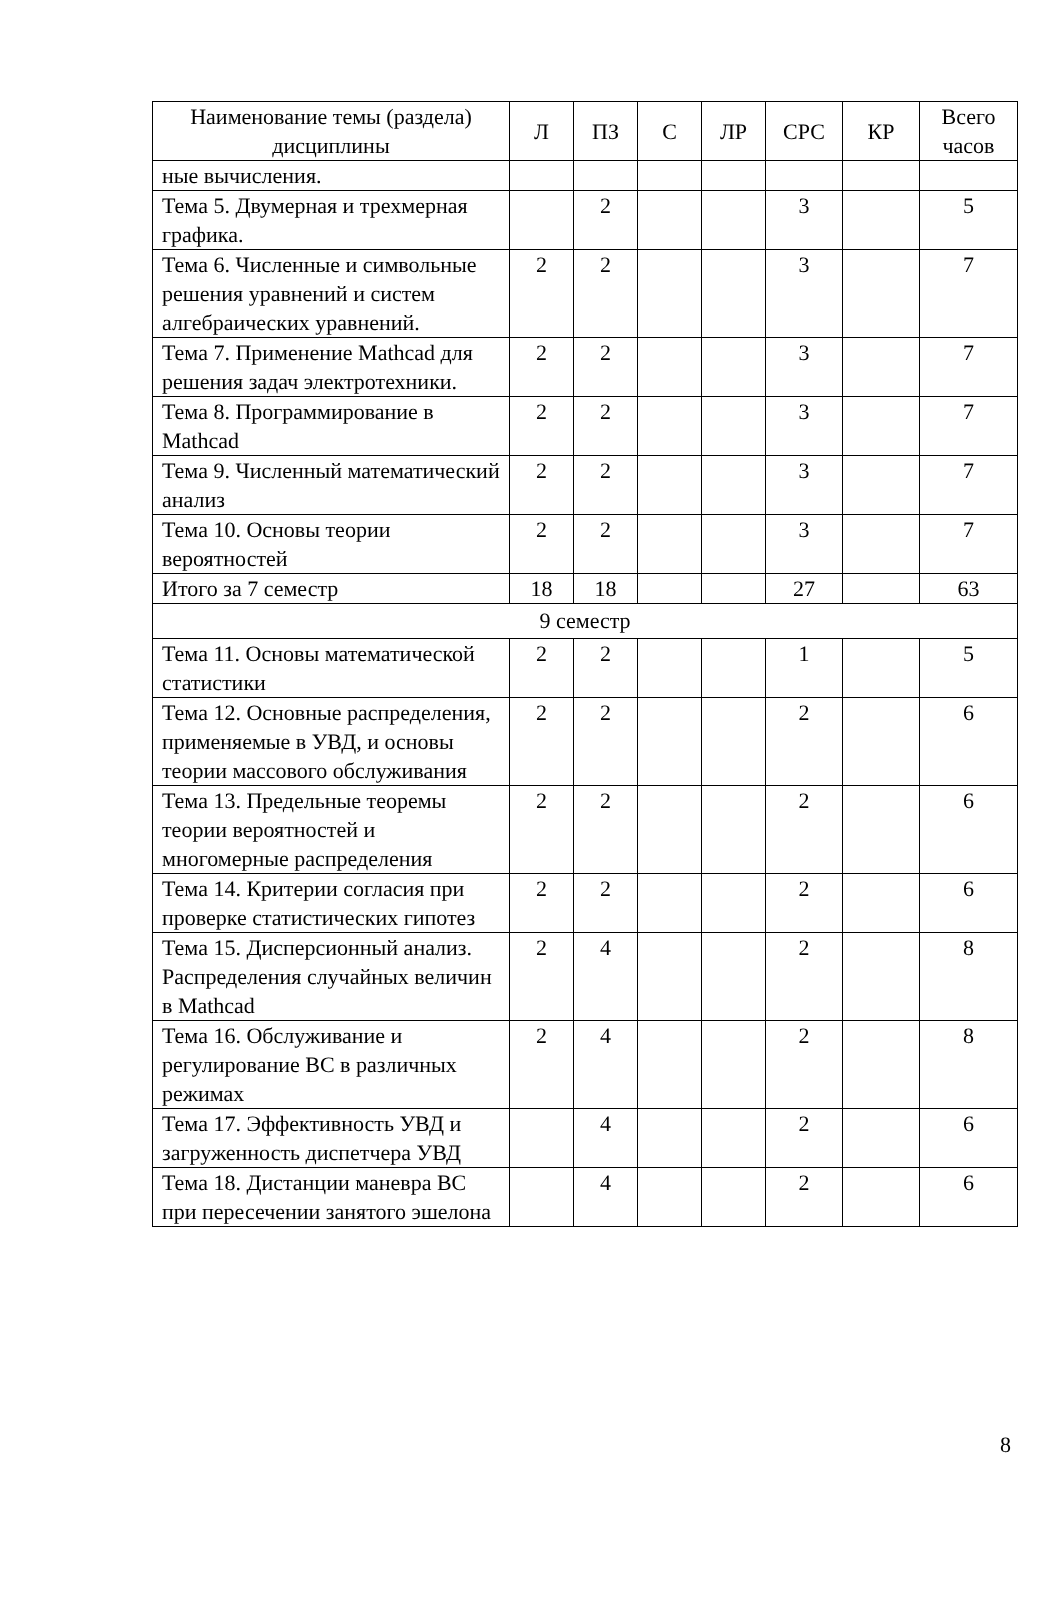| Наименование темы (раздела) дисциплины | Л | ПЗ | С | ЛР | СРС | КР | Всего часов |
| --- | --- | --- | --- | --- | --- | --- | --- |
| ные вычисления. | | | | | | | |
| Тема 5. Двумерная и трехмерная графика. | | 2 | | | 3 | | 5 |
| Тема 6. Численные и символьные решения уравнений и систем алгебраических уравнений. | 2 | 2 | | | 3 | | 7 |
| Тема 7. Применение Mathcad для решения задач электротехники. | 2 | 2 | | | 3 | | 7 |
| Тема 8. Программирование в Mathcad | 2 | 2 | | | 3 | | 7 |
| Тема 9. Численный математический анализ | 2 | 2 | | | 3 | | 7 |
| Тема 10. Основы теории вероятностей | 2 | 2 | | | 3 | | 7 |
| Итого за 7 семестр | 18 | 18 | | | 27 | | 63 |
| 9 семестр | | | | | | | |
| Тема 11. Основы математической статистики | 2 | 2 | | | 1 | | 5 |
| Тема 12. Основные распределения, применяемые в УВД, и основы теории массового обслуживания | 2 | 2 | | | 2 | | 6 |
| Тема 13. Предельные теоремы теории вероятностей и многомерные распределения | 2 | 2 | | | 2 | | 6 |
| Тема 14. Критерии согласия при проверке статистических гипотез | 2 | 2 | | | 2 | | 6 |
| Тема 15. Дисперсионный анализ. Распределения случайных величин в Mathcad | 2 | 4 | | | 2 | | 8 |
| Тема 16. Обслуживание и регулирование ВС в различных режимах | 2 | 4 | | | 2 | | 8 |
| Тема 17. Эффективность УВД и загруженность диспетчера УВД | | 4 | | | 2 | | 6 |
| Тема 18. Дистанции маневра ВС при пересечении занятого эшелона | | 4 | | | 2 | | 6 |
8